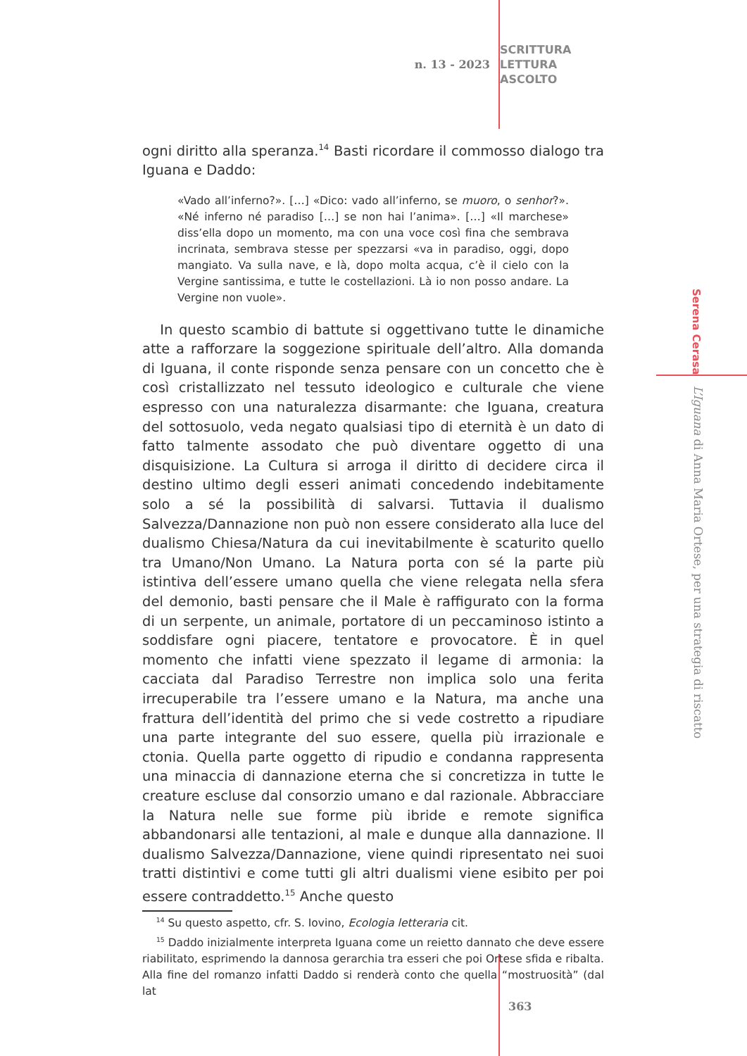n. 13 - 2023
SCRITTURA
LETTURA
ASCOLTO
ogni diritto alla speranza.<sup>14</sup> Basti ricordare il commosso dialogo tra Iguana e Daddo:
«Vado all’inferno?». […] «Dico: vado all’inferno, se muoro, o senhor?». «Né inferno né paradiso […] se non hai l’anima». […] «Il marchese» diss’ella dopo un momento, ma con una voce così fina che sembrava incrinata, sembrava stesse per spezzarsi «va in paradiso, oggi, dopo mangiato. Va sulla nave, e là, dopo molta acqua, c’è il cielo con la Vergine santissima, e tutte le costellazioni. Là io non posso andare. La Vergine non vuole».
In questo scambio di battute si oggettivano tutte le dinamiche atte a rafforzare la soggezione spirituale dell’altro. Alla domanda di Iguana, il conte risponde senza pensare con un concetto che è così cristallizzato nel tessuto ideologico e culturale che viene espresso con una naturalezza disarmante: che Iguana, creatura del sottosuolo, veda negato qualsiasi tipo di eternità è un dato di fatto talmente assodato che può diventare oggetto di una disquisizione. La Cultura si arroga il diritto di decidere circa il destino ultimo degli esseri animati concedendo indebitamente solo a sé la possibilità di salvarsi. Tuttavia il dualismo Salvezza/Dannazione non può non essere considerato alla luce del dualismo Chiesa/Natura da cui inevitabilmente è scaturito quello tra Umano/Non Umano. La Natura porta con sé la parte più istintiva dell’essere umano quella che viene relegata nella sfera del demonio, basti pensare che il Male è raffigurato con la forma di un serpente, un animale, portatore di un peccaminoso istinto a soddisfare ogni piacere, tentatore e provocatore. È in quel momento che infatti viene spezzato il legame di armonia: la cacciata dal Paradiso Terrestre non implica solo una ferita irrecuperabile tra l’essere umano e la Natura, ma anche una frattura dell’identità del primo che si vede costretto a ripudiare una parte integrante del suo essere, quella più irrazionale e ctonia. Quella parte oggetto di ripudio e condanna rappresenta una minaccia di dannazione eterna che si concretizza in tutte le creature escluse dal consorzio umano e dal razionale. Abbracciare la Natura nelle sue forme più ibride e remote significa abbandonarsi alle tentazioni, al male e dunque alla dannazione. Il dualismo Salvezza/Dannazione, viene quindi ripresentato nei suoi tratti distintivi e come tutti gli altri dualismi viene esibito per poi essere contraddetto.<sup>15</sup> Anche questo
<sup>14</sup> Su questo aspetto, cfr. S. Iovino, Ecologia letteraria cit.
<sup>15</sup> Daddo inizialmente interpreta Iguana come un reietto dannato che deve essere riabilitato, esprimendo la dannosa gerarchia tra esseri che poi Ortese sfida e ribalta. Alla fine del romanzo infatti Daddo si renderà conto che quella “mostruosità” (dal lat
Serena Cerasa
L’Iguana di Anna Maria Ortese, per una strategia di riscatto
363